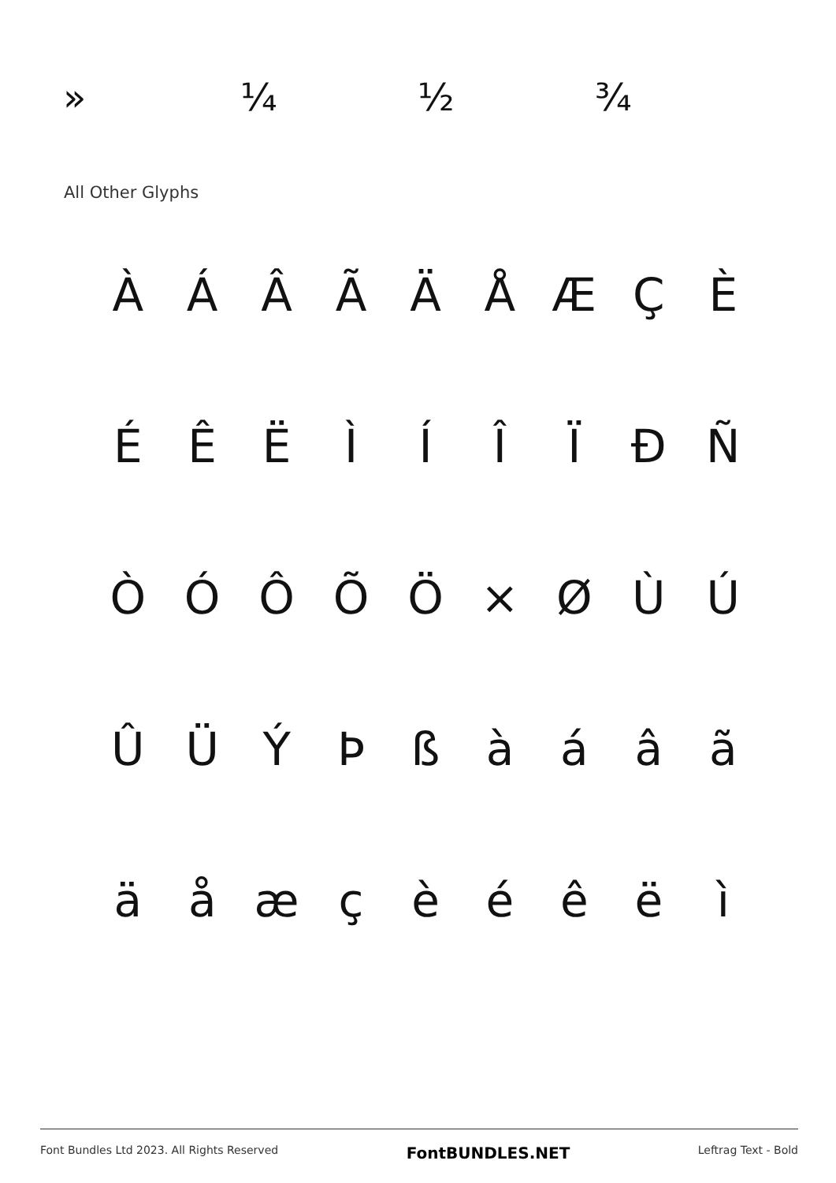» ¼ ½ ¾
All Other Glyphs
ÀÁÂÃÄÅÆÇÈ
ÉÊËÌÍÎÏÐÑ
ÒÓÔÕÖ × ØÙÚ
ÛÜÝÞßàáâã
äåæçèéêëì
Font Bundles Ltd 2023. All Rights Reserved FontBUNDLES.NET Leftrag Text - Bold